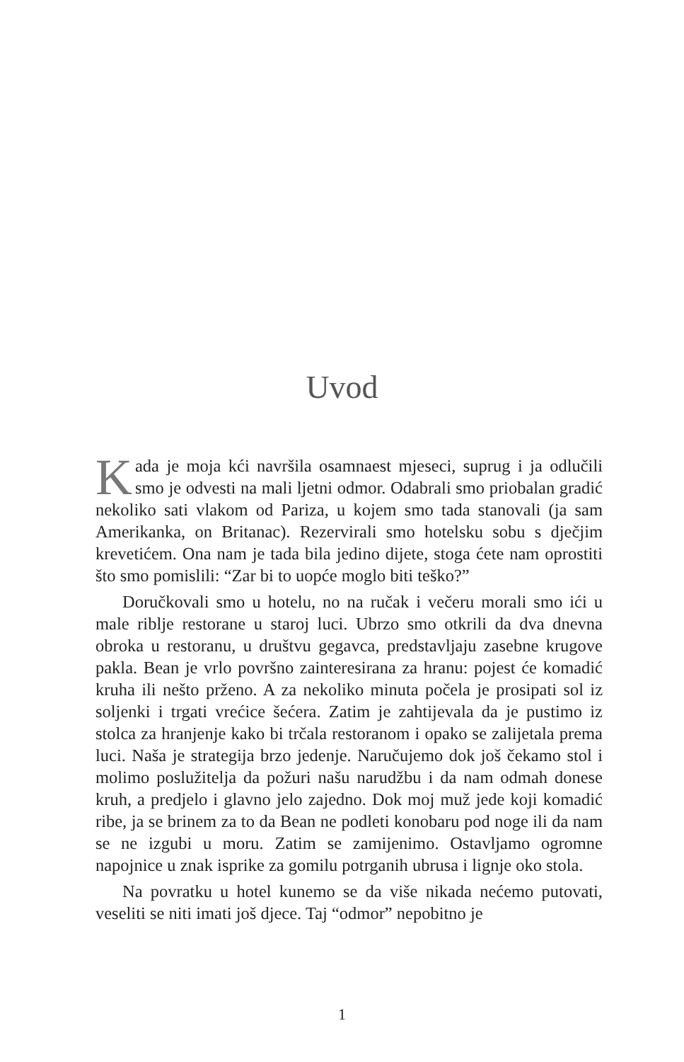Uvod
Kada je moja kći navršila osamnaest mjeseci, suprug i ja odlučili smo je odvesti na mali ljetni odmor. Odabrali smo priobalan gradić nekoliko sati vlakom od Pariza, u kojem smo tada stanovali (ja sam Amerikanka, on Britanac). Rezervirali smo hotelsku sobu s dječjim krevetićem. Ona nam je tada bila jedino dijete, stoga ćete nam oprostiti što smo pomislili: “Zar bi to uopće moglo biti teško?”
Doručkovali smo u hotelu, no na ručak i večeru morali smo ići u male riblje restorane u staroj luci. Ubrzo smo otkrili da dva dnevna obroka u restoranu, u društvu gegavca, predstavljaju zasebne krugove pakla. Bean je vrlo površno zainteresirana za hranu: pojest će komadić kruha ili nešto prženo. A za nekoliko minuta počela je prosipati sol iz soljenki i trgati vrećice šećera. Zatim je zahtijevala da je pustimo iz stolca za hranjenje kako bi trčala restoranom i opako se zalijetala prema luci. Naša je strategija brzo jedenje. Naručujemo dok još čekamo stol i molimo poslužitelja da požuri našu narudžbu i da nam odmah donese kruh, a predjelo i glavno jelo zajedno. Dok moj muž jede koji komadić ribe, ja se brinem za to da Bean ne podleti konobaru pod noge ili da nam se ne izgubi u moru. Zatim se zamijenimo. Ostavljamo ogromne napojnice u znak isprike za gomilu potrganih ubrusa i lignje oko stola.
Na povratku u hotel kunemo se da više nikada nećemo putovati, veseliti se niti imati još djece. Taj “odmor” nepobitno je
1